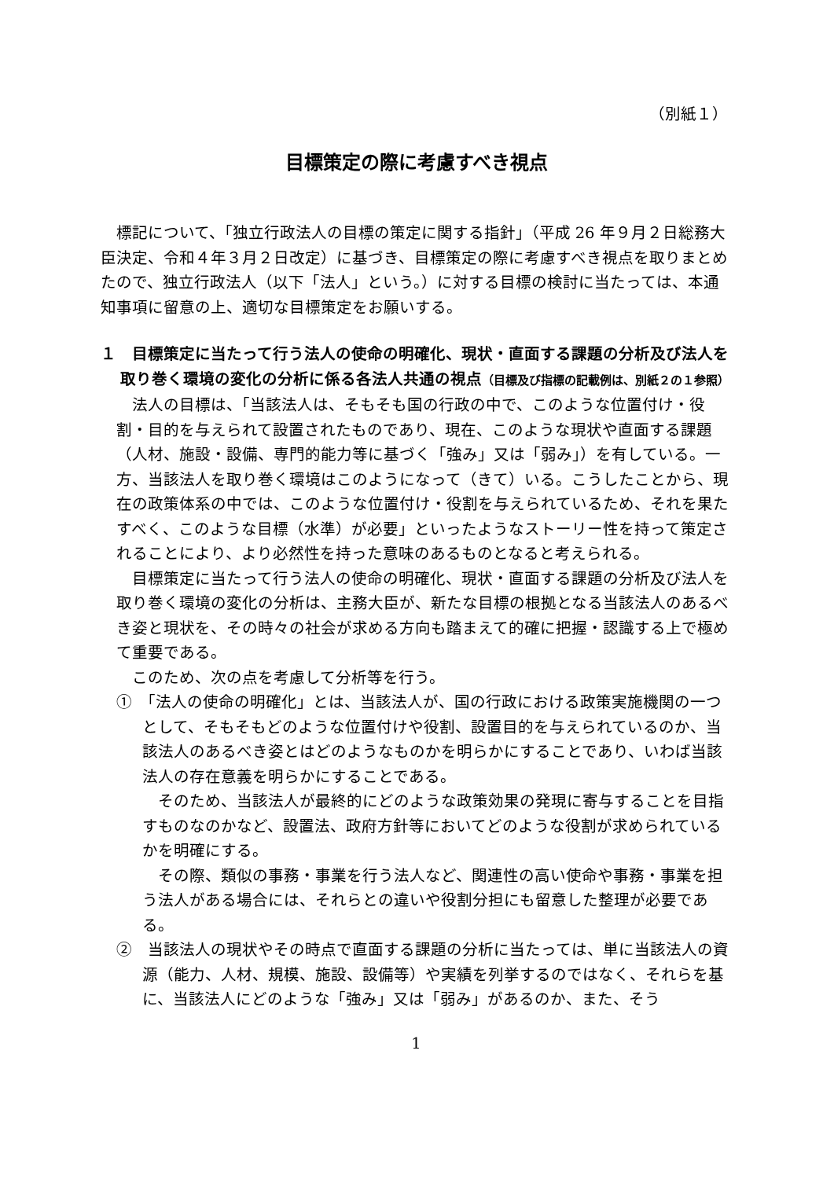（別紙１）
目標策定の際に考慮すべき視点
標記について、「独立行政法人の目標の策定に関する指針」（平成 26 年９月２日総務大臣決定、令和４年３月２日改定）に基づき、目標策定の際に考慮すべき視点を取りまとめたので、独立行政法人（以下「法人」という。）に対する目標の検討に当たっては、本通知事項に留意の上、適切な目標策定をお願いする。
１　目標策定に当たって行う法人の使命の明確化、現状・直面する課題の分析及び法人を取り巻く環境の変化の分析に係る各法人共通の視点（目標及び指標の記載例は、別紙２の１参照）
法人の目標は、「当該法人は、そもそも国の行政の中で、このような位置付け・役割・目的を与えられて設置されたものであり、現在、このような現状や直面する課題（人材、施設・設備、専門的能力等に基づく「強み」又は「弱み」）を有している。一方、当該法人を取り巻く環境はこのようになって（きて）いる。こうしたことから、現在の政策体系の中では、このような位置付け・役割を与えられているため、それを果たすべく、このような目標（水準）が必要」といったようなストーリー性を持って策定されることにより、より必然性を持った意味のあるものとなると考えられる。
目標策定に当たって行う法人の使命の明確化、現状・直面する課題の分析及び法人を取り巻く環境の変化の分析は、主務大臣が、新たな目標の根拠となる当該法人のあるべき姿と現状を、その時々の社会が求める方向も踏まえて的確に把握・認識する上で極めて重要である。
このため、次の点を考慮して分析等を行う。
①　「法人の使命の明確化」とは、当該法人が、国の行政における政策実施機関の一つとして、そもそもどのような位置付けや役割、設置目的を与えられているのか、当該法人のあるべき姿とはどのようなものかを明らかにすることであり、いわば当該法人の存在意義を明らかにすることである。
そのため、当該法人が最終的にどのような政策効果の発現に寄与することを目指すものなのかなど、設置法、政府方針等においてどのような役割が求められているかを明確にする。
その際、類似の事務・事業を行う法人など、関連性の高い使命や事務・事業を担う法人がある場合には、それらとの違いや役割分担にも留意した整理が必要である。
②　当該法人の現状やその時点で直面する課題の分析に当たっては、単に当該法人の資源（能力、人材、規模、施設、設備等）や実績を列挙するのではなく、それらを基に、当該法人にどのような「強み」又は「弱み」があるのか、また、そう
1